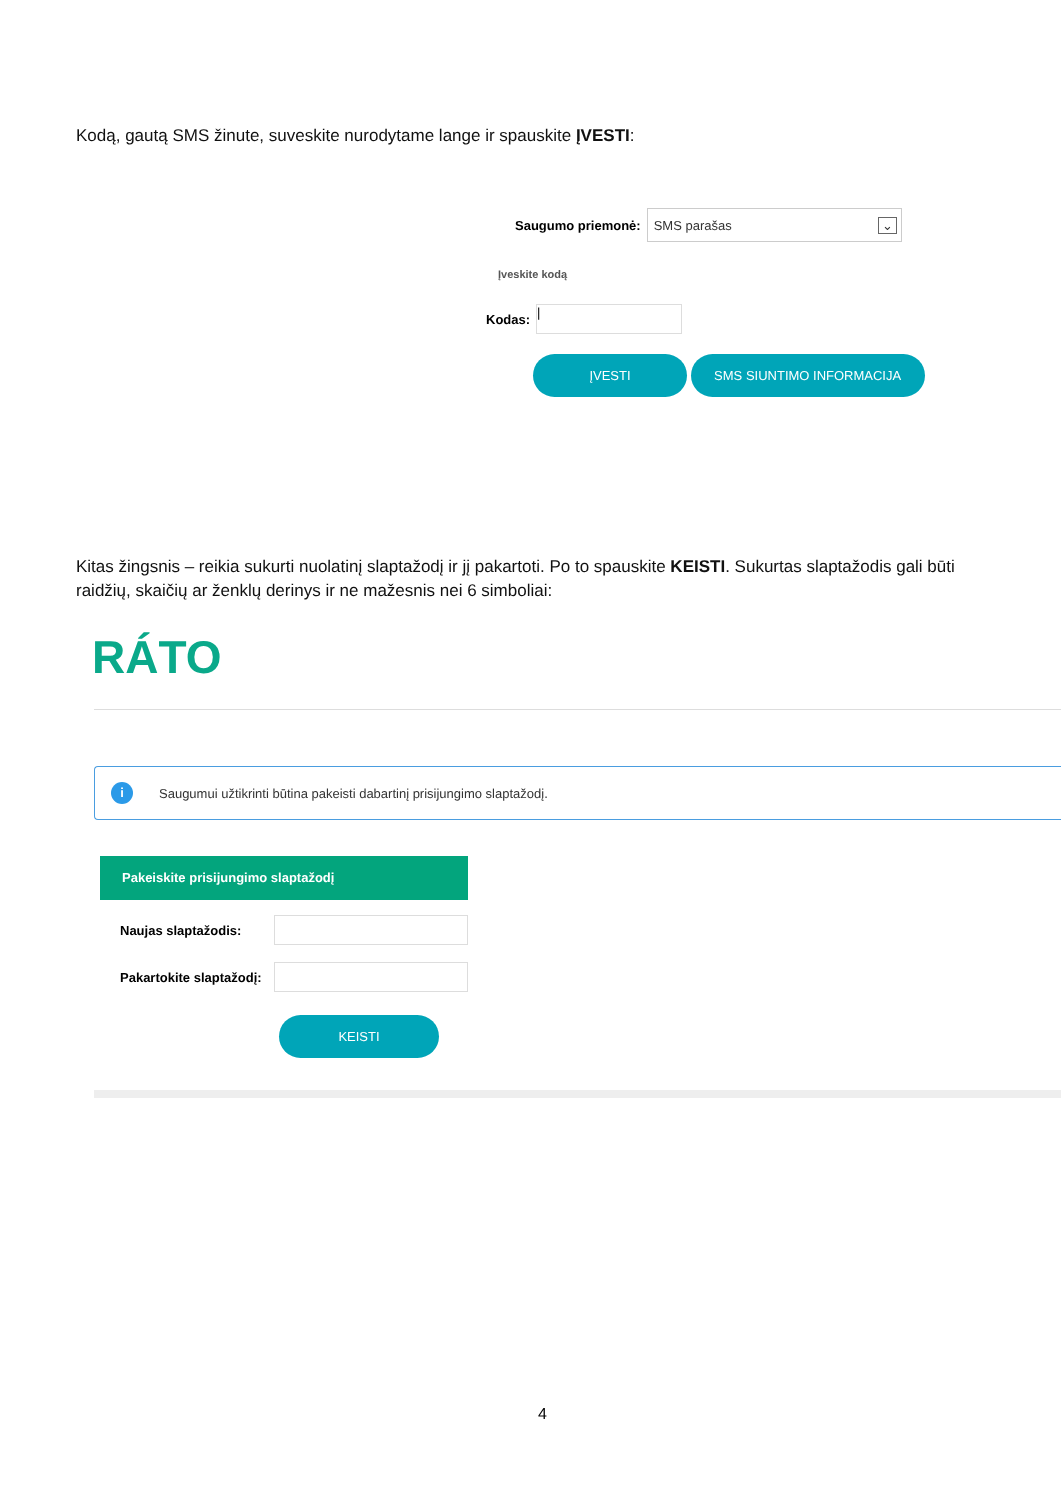Kodą, gautą SMS žinute, suveskite nurodytame lange ir spauskite ĮVESTI:
Saugumo priemonė:
SMS parašas ⌄
Įveskite kodą
Kodas:
|
ĮVESTI SMS SIUNTIMO INFORMACIJA
Kitas žingsnis – reikia sukurti nuolatinį slaptažodį ir jį pakartoti. Po to spauskite KEISTI. Sukurtas slaptažodis gali būti raidžių, skaičių ar ženklų derinys ir ne mažesnis nei 6 simboliai:
RÁTO
i Saugumui užtikrinti būtina pakeisti dabartinį prisijungimo slaptažodį.
Pakeiskite prisijungimo slaptažodį
Naujas slaptažodis:
Pakartokite slaptažodį:
KEISTI
4